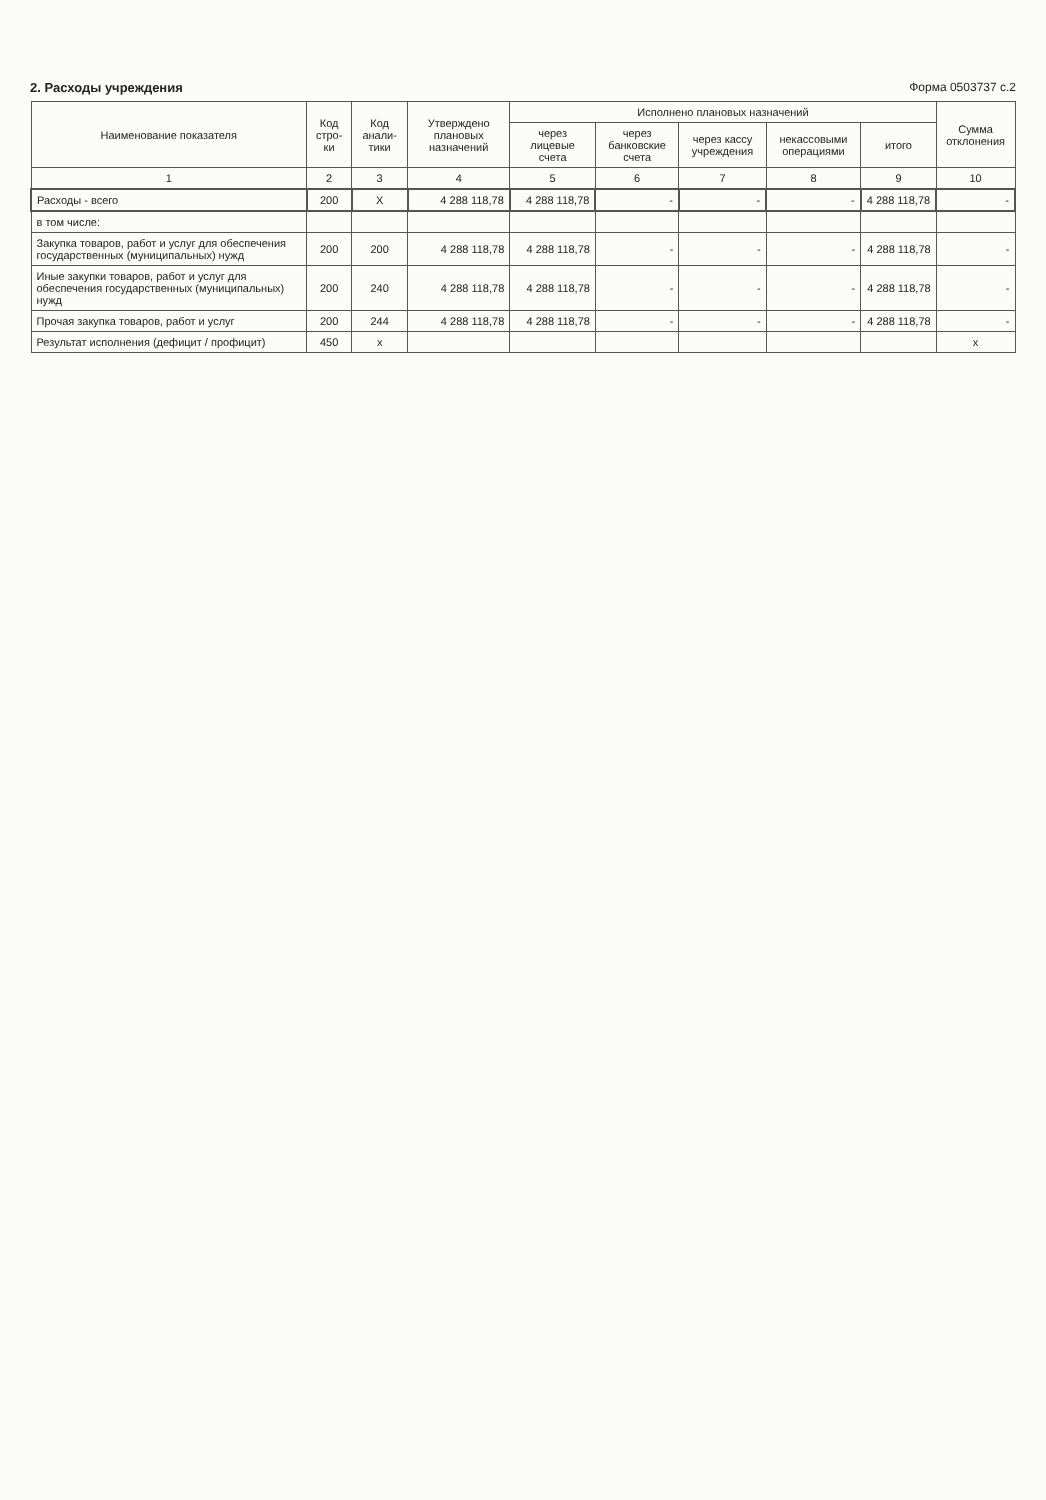2. Расходы учреждения Форма 0503737 с.2
| Наименование показателя | Код стро-ки | Код анали-тики | Утверждено плановых назначений | Исполнено плановых назначений | | | | | Сумма отклонения |
| --- | --- | --- | --- | --- | --- | --- | --- | --- | --- |
| | | | | через лицевые счета | через банковские счета | через кассу учреждения | некассовыми операциями | итого | |
| 1 | 2 | 3 | 4 | 5 | 6 | 7 | 8 | 9 | 10 |
| Расходы - всего | 200 | X | 4 288 118,78 | 4 288 118,78 | - | - | - | 4 288 118,78 | - |
| в том числе: | | | | | | | | | |
| Закупка товаров, работ и услуг для обеспечения государственных (муниципальных) нужд | 200 | 200 | 4 288 118,78 | 4 288 118,78 | - | - | - | 4 288 118,78 | - |
| Иные закупки товаров, работ и услуг для обеспечения государственных (муниципальных) нужд | 200 | 240 | 4 288 118,78 | 4 288 118,78 | - | - | - | 4 288 118,78 | - |
| Прочая закупка товаров, работ и услуг | 200 | 244 | 4 288 118,78 | 4 288 118,78 | - | - | - | 4 288 118,78 | - |
| Результат исполнения (дефицит / профицит) | 450 | x | | | | | | | x |